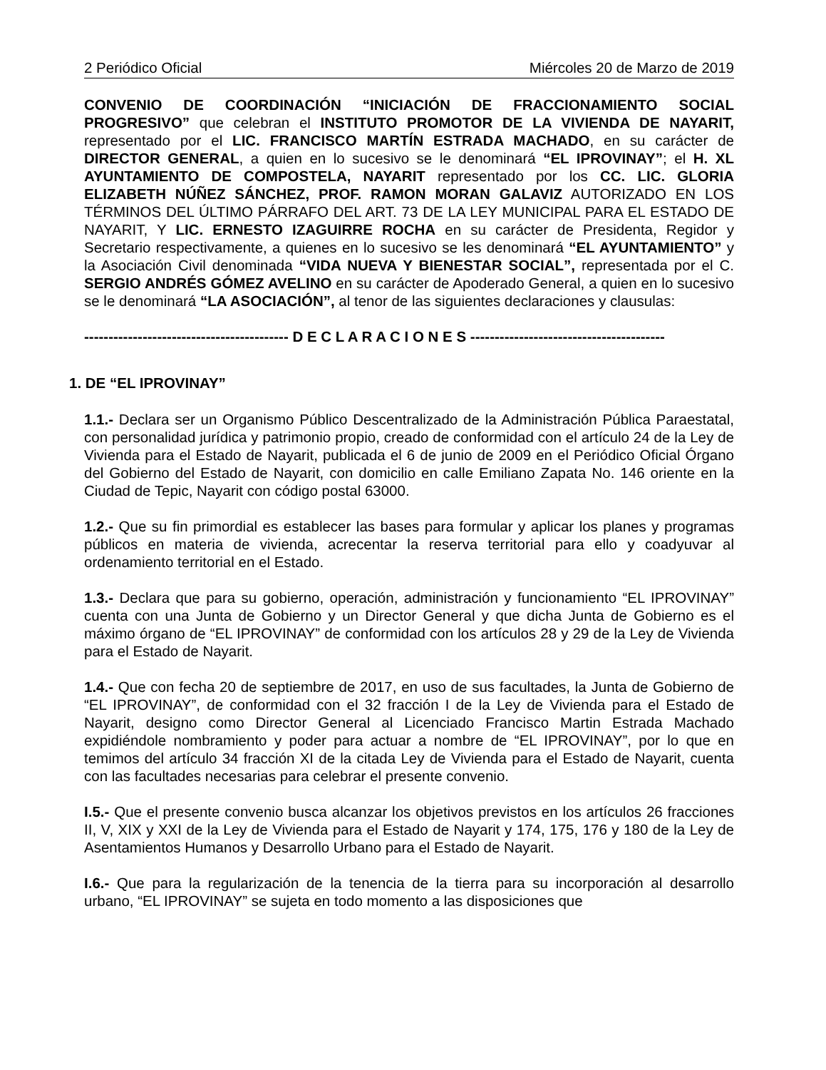2 Periódico Oficial Miércoles 20 de Marzo de 2019
CONVENIO DE COORDINACIÓN “INICIACIÓN DE FRACCIONAMIENTO SOCIAL PROGRESIVO” que celebran el INSTITUTO PROMOTOR DE LA VIVIENDA DE NAYARIT, representado por el LIC. FRANCISCO MARTÍN ESTRADA MACHADO, en su carácter de DIRECTOR GENERAL, a quien en lo sucesivo se le denominará “EL IPROVINAY”; el H. XL AYUNTAMIENTO DE COMPOSTELA, NAYARIT representado por los CC. LIC. GLORIA ELIZABETH NÚÑEZ SÁNCHEZ, PROF. RAMON MORAN GALAVIZ AUTORIZADO EN LOS TÉRMINOS DEL ÚLTIMO PÁRRAFO DEL ART. 73 DE LA LEY MUNICIPAL PARA EL ESTADO DE NAYARIT, Y LIC. ERNESTO IZAGUIRRE ROCHA en su carácter de Presidenta, Regidor y Secretario respectivamente, a quienes en lo sucesivo se les denominará “EL AYUNTAMIENTO” y la Asociación Civil denominada “VIDA NUEVA Y BIENESTAR SOCIAL”, representada por el C. SERGIO ANDRÉS GÓMEZ AVELINO en su carácter de Apoderado General, a quien en lo sucesivo se le denominará “LA ASOCIACIÓN”, al tenor de las siguientes declaraciones y clausulas:
------------------------------------------ D E C L A R A C I O N E S ----------------------------------------
1. DE “EL IPROVINAY”
1.1.- Declara ser un Organismo Público Descentralizado de la Administración Pública Paraestatal, con personalidad jurídica y patrimonio propio, creado de conformidad con el artículo 24 de la Ley de Vivienda para el Estado de Nayarit, publicada el 6 de junio de 2009 en el Periódico Oficial Órgano del Gobierno del Estado de Nayarit, con domicilio en calle Emiliano Zapata No. 146 oriente en la Ciudad de Tepic, Nayarit con código postal 63000.
1.2.- Que su fin primordial es establecer las bases para formular y aplicar los planes y programas públicos en materia de vivienda, acrecentar la reserva territorial para ello y coadyuvar al ordenamiento territorial en el Estado.
1.3.- Declara que para su gobierno, operación, administración y funcionamiento “EL IPROVINAY” cuenta con una Junta de Gobierno y un Director General y que dicha Junta de Gobierno es el máximo órgano de “EL IPROVINAY” de conformidad con los artículos 28 y 29 de la Ley de Vivienda para el Estado de Nayarit.
1.4.- Que con fecha 20 de septiembre de 2017, en uso de sus facultades, la Junta de Gobierno de “EL IPROVINAY”, de conformidad con el 32 fracción I de la Ley de Vivienda para el Estado de Nayarit, designo como Director General al Licenciado Francisco Martin Estrada Machado expidiéndole nombramiento y poder para actuar a nombre de “EL IPROVINAY”, por lo que en temimos del artículo 34 fracción XI de la citada Ley de Vivienda para el Estado de Nayarit, cuenta con las facultades necesarias para celebrar el presente convenio.
I.5.- Que el presente convenio busca alcanzar los objetivos previstos en los artículos 26 fracciones II, V, XIX y XXI de la Ley de Vivienda para el Estado de Nayarit y 174, 175, 176 y 180 de la Ley de Asentamientos Humanos y Desarrollo Urbano para el Estado de Nayarit.
I.6.- Que para la regularización de la tenencia de la tierra para su incorporación al desarrollo urbano, “EL IPROVINAY” se sujeta en todo momento a las disposiciones que